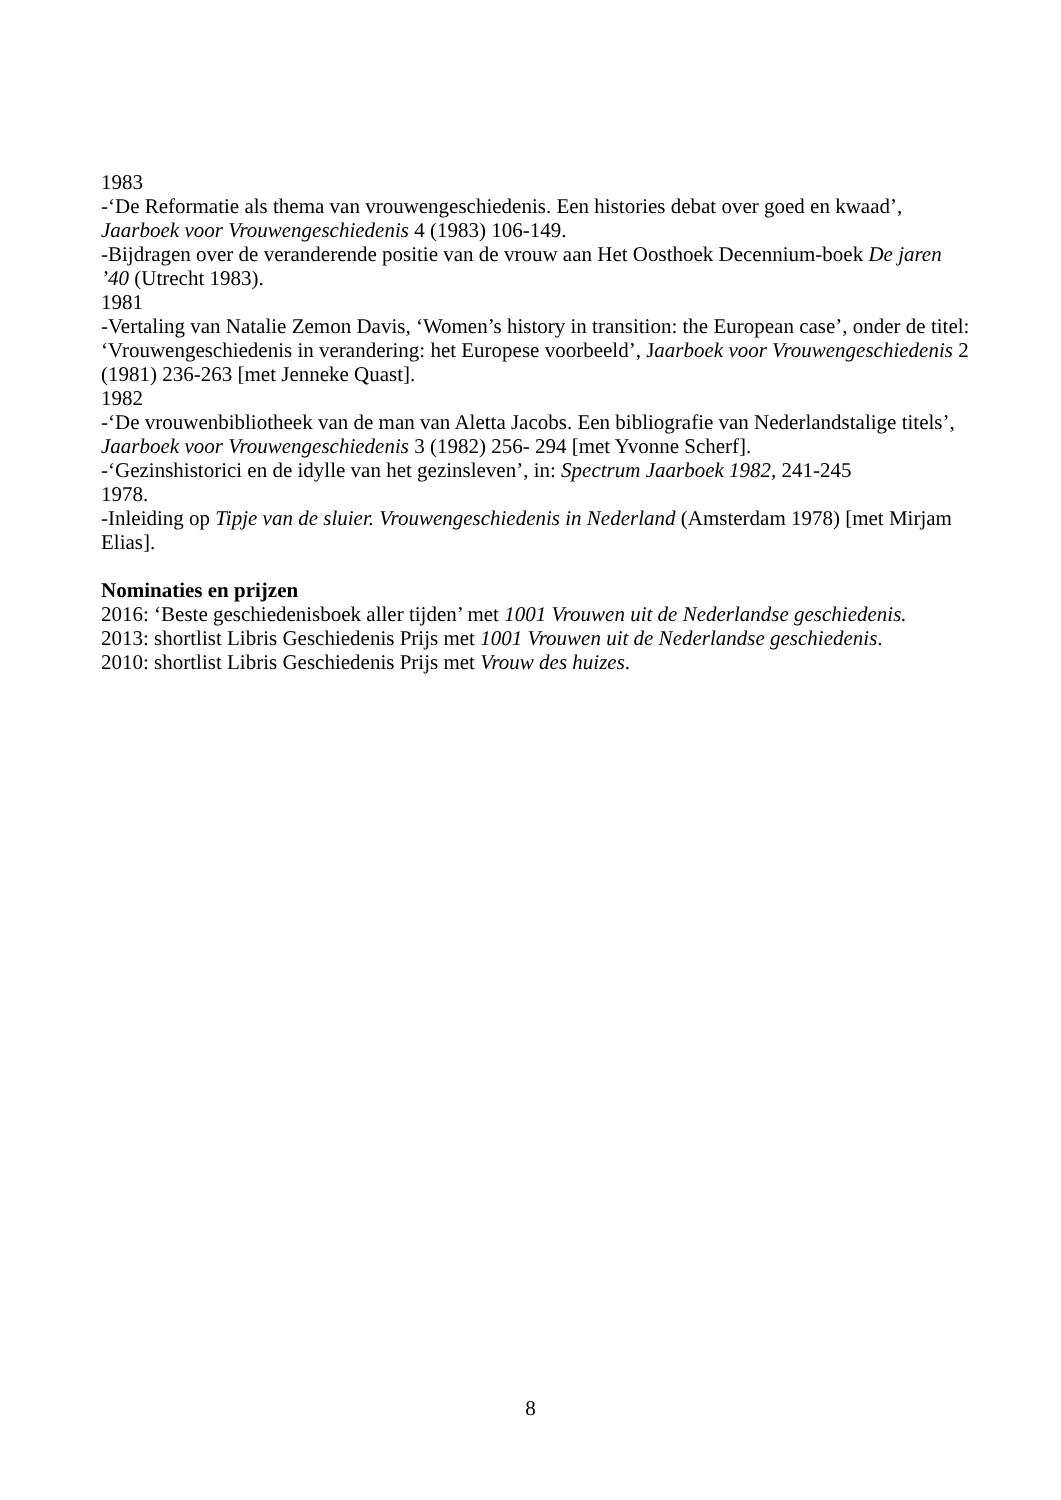1983
-‘De Reformatie als thema van vrouwengeschiedenis. Een histories debat over goed en kwaad’, Jaarboek voor Vrouwengeschiedenis 4 (1983) 106-149.
-Bijdragen over de veranderende positie van de vrouw aan Het Oosthoek Decennium-boek De jaren ’40 (Utrecht 1983).
1981
-Vertaling van Natalie Zemon Davis, ‘Women’s history in transition: the European case’, onder de titel: ‘Vrouwengeschiedenis in verandering: het Europese voorbeeld’, Jaarboek voor Vrouwengeschiedenis 2 (1981) 236-263 [met Jenneke Quast].
1982
-‘De vrouwenbibliotheek van de man van Aletta Jacobs. Een bibliografie van Nederlandstalige titels’, Jaarboek voor Vrouwengeschiedenis 3 (1982) 256- 294 [met Yvonne Scherf].
-‘Gezinshistorici en de idylle van het gezinsleven’, in: Spectrum Jaarboek 1982, 241-245
1978.
-Inleiding op Tipje van de sluier. Vrouwengeschiedenis in Nederland (Amsterdam 1978) [met Mirjam Elias].
Nominaties en prijzen
2016: ‘Beste geschiedenisboek aller tijden’ met 1001 Vrouwen uit de Nederlandse geschiedenis.
2013: shortlist Libris Geschiedenis Prijs met 1001 Vrouwen uit de Nederlandse geschiedenis.
2010: shortlist Libris Geschiedenis Prijs met Vrouw des huizes.
8